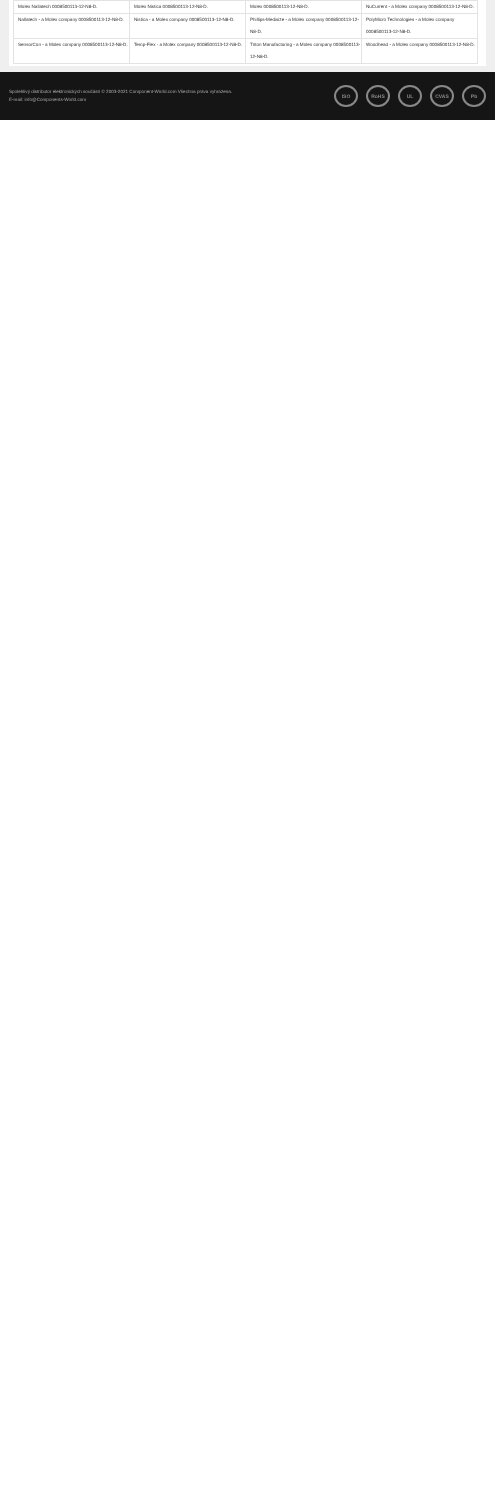| Molex Nallatech 0008500113-12-N8-D. | Molex Nistica 0008500113-12-N8-D. | Molex 0008500113-12-N8-D. | NuCurrent - a Molex company 0008500113-12-N8-D. |
| Nallatech - a Molex company 0008500113-12-N8-D. | Nistica - a Molex company 0008500113-12-N8-D. | Phillips-Medisize - a Molex company 0008500113-12-N8-D. | PolyMicro Technologies - a Molex company 0008500113-12-N8-D. |
| SensorCon - a Molex company 0008500113-12-N8-D. | Temp-Flex - a Molex company 0008500113-12-N8-D. | Triton Manufacturing - a Molex company 0008500113-12-N8-D. | Woodhead - a Molex company 0008500113-12-N8-D. |
Spolehlivý distributor elektronických součástí © 2003-2021 Component-World.com Všechna práva vyhrazena.
E-mail: info@Components-World.com
ISO RoHS UL CVAS Pb